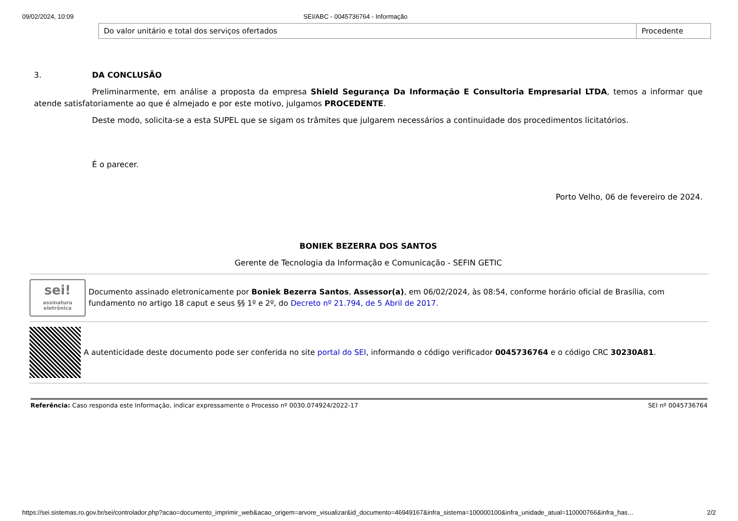09/02/2024, 10:09 SEI/ABC - 0045736764 - Informação
| Do valor unitário e total dos serviços ofertados | Procedente |
3. DA CONCLUSÃO
Preliminarmente, em análise a proposta da empresa Shield Segurança Da Informação E Consultoria Empresarial LTDA, temos a informar que atende satisfatoriamente ao que é almejado e por este motivo, julgamos PROCEDENTE.
Deste modo, solicita-se a esta SUPEL que se sigam os trâmites que julgarem necessários a continuidade dos procedimentos licitatórios.
É o parecer.
Porto Velho, 06 de fevereiro de 2024.
BONIEK BEZERRA DOS SANTOS
Gerente de Tecnologia da Informação e Comunicação - SEFIN GETIC
sei!
assinatura eletrônica
Documento assinado eletronicamente por Boniek Bezerra Santos, Assessor(a), em 06/02/2024, às 08:54, conforme horário oficial de Brasília, com fundamento no artigo 18 caput e seus §§ 1º e 2º, do Decreto nº 21.794, de 5 Abril de 2017.
A autenticidade deste documento pode ser conferida no site portal do SEI, informando o código verificador 0045736764 e o código CRC 30230A81.
Referência: Caso responda este Informação, indicar expressamente o Processo nº 0030.074924/2022-17 SEI nº 0045736764
https://sei.sistemas.ro.gov.br/sei/controlador.php?acao=documento_imprimir_web&acao_origem=arvore_visualizar&id_documento=46949167&infra_sistema=100000100&infra_unidade_atual=110000766&infra_has… 2/2